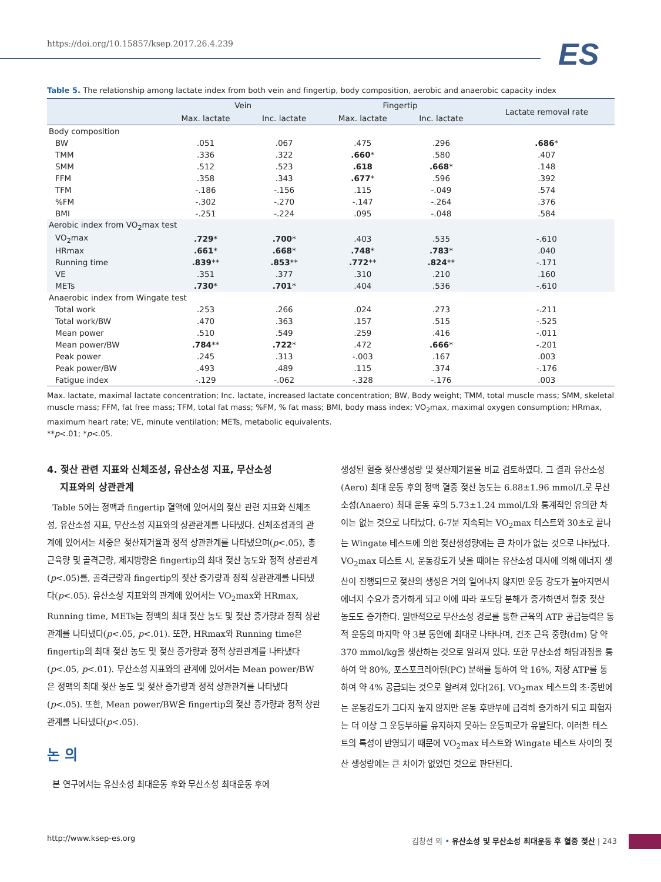https://doi.org/10.15857/ksep.2017.26.4.239
ES
Table 5. The relationship among lactate index from both vein and fingertip, body composition, aerobic and anaerobic capacity index
| | Vein | | Fingertip | | Lactate removal rate |
| --- | --- | --- | --- | --- | --- |
| | Max. lactate | Inc. lactate | Max. lactate | Inc. lactate | |
| Body composition | | | | | |
| BW | .051 | .067 | .475 | .296 | .686 * |
| TMM | .336 | .322 | .660 * | .580 | .407 |
| SMM | .512 | .523 | .618 | .668 * | .148 |
| FFM | .358 | .343 | .677 * | .596 | .392 |
| TFM | -.186 | -.156 | .115 | -.049 | .574 |
| %FM | -.302 | -.270 | -.147 | -.264 | .376 |
| BMI | -.251 | -.224 | .095 | -.048 | .584 |
| Aerobic index from VO<sub>2</sub>max test | | | | | |
| VO<sub>2</sub>max | .729 * | .700 * | .403 | .535 | -.610 |
| HRmax | .661 * | .668 * | .748 * | .783 * | .040 |
| Running time | .839 ** | .853 ** | .772 ** | .824 ** | -.171 |
| VE | .351 | .377 | .310 | .210 | .160 |
| METs | .730 * | .701 * | .404 | .536 | -.610 |
| Anaerobic index from Wingate test | | | | | |
| Total work | .253 | .266 | .024 | .273 | -.211 |
| Total work/BW | .470 | .363 | .157 | .515 | -.525 |
| Mean power | .510 | .549 | .259 | .416 | -.011 |
| Mean power/BW | .784 ** | .722 * | .472 | .666 * | -.201 |
| Peak power | .245 | .313 | -.003 | .167 | .003 |
| Peak power/BW | .493 | .489 | .115 | .374 | -.176 |
| Fatigue index | -.129 | -.062 | -.328 | -.176 | .003 |
Max. lactate, maximal lactate concentration; Inc. lactate, increased lactate concentration; BW, Body weight; TMM, total muscle mass; SMM, skeletal muscle mass; FFM, fat free mass; TFM, total fat mass; %FM, % fat mass; BMI, body mass index; VO<sub>2</sub>max, maximal oxygen consumption; HRmax, maximum heart rate; VE, minute ventilation; METs, metabolic equivalents.
**p<.01; *p<.05.
4. 젖산 관련 지표와 신체조성, 유산소성 지표, 무산소성
지표와의 상관관계
Table 5에는 정맥과 fingertip 혈액에 있어서의 젖산 관련 지표와 신체조성, 유산소성 지표, 무산소성 지표와의 상관관계를 나타냈다. 신체조성과의 관계에 있어서는 체중은 젖산제거율과 정적 상관관계를 나타냈으며(p<.05), 총근육량 및 골격근량, 제지방량은 fingertip의 최대 젖산 농도와 정적 상관관계(p<.05)를, 골격근량과 fingertip의 젖산 증가량과 정적 상관관계를 나타냈다(p<.05). 유산소성 지표와의 관계에 있어서는 VO<sub>2</sub>max와 HRmax, Running time, METs는 정맥의 최대 젖산 농도 및 젖산 증가량과 정적 상관관계를 나타냈다(p<.05, p<.01). 또한, HRmax와 Running time은 fingertip의 최대 젖산 농도 및 젖산 증가량과 정적 상관관계를 나타냈다(p<.05, p<.01). 무산소성 지표와의 관계에 있어서는 Mean power/BW은 정맥의 최대 젖산 농도 및 젖산 증가량과 정적 상관관계를 나타냈다(p<.05). 또한, Mean power/BW은 fingertip의 젖산 증가량과 정적 상관관계를 나타냈다(p<.05).
논 의
본 연구에서는 유산소성 최대운동 후와 무산소성 최대운동 후에
생성된 혈중 젖산생성량 및 젖산제거율을 비교 검토하였다. 그 결과 유산소성(Aero) 최대 운동 후의 정맥 혈중 젖산 농도는 6.88±1.96 mmol/L로 무산소성(Anaero) 최대 운동 후의 5.73±1.24 mmol/L와 통계적인 유의한 차이는 없는 것으로 나타났다. 6-7분 지속되는 VO<sub>2</sub>max 테스트와 30초로 끝나는 Wingate 테스트에 의한 젖산생성량에는 큰 차이가 없는 것으로 나타났다. VO<sub>2</sub>max 테스트 시, 운동강도가 낮을 때에는 유산소성 대사에 의해 에너지 생산이 진행되므로 젖산의 생성은 거의 일어나지 않지만 운동 강도가 높아지면서 에너지 수요가 증가하게 되고 이에 따라 포도당 분해가 증가하면서 혈중 젖산 농도도 증가한다. 일반적으로 무산소성 경로를 통한 근육의 ATP 공급능력은 동적 운동의 마지막 약 3분 동안에 최대로 나타나며, 건조 근육 중량(dm) 당 약 370 mmol/kg을 생산하는 것으로 알려져 있다. 또한 무산소성 해당과정을 통하여 약 80%, 포스포크레아틴(PC) 분해를 통하여 약 16%, 저장 ATP를 통하여 약 4% 공급되는 것으로 알려져 있다[26]. VO<sub>2</sub>max 테스트의 초·중반에는 운동강도가 그다지 높지 않지만 운동 후반부에 급격히 증가하게 되고 피험자는 더 이상 그 운동부하를 유지하지 못하는 운동피로가 유발된다. 이러한 테스트의 특성이 반영되기 때문에 VO<sub>2</sub>max 테스트와 Wingate 테스트 사이의 젖산 생성량에는 큰 차이가 없었던 것으로 판단된다.
http://www.ksep-es.org 김창선 외 • 유산소성 및 무산소성 최대운동 후 혈중 젖산 | 243